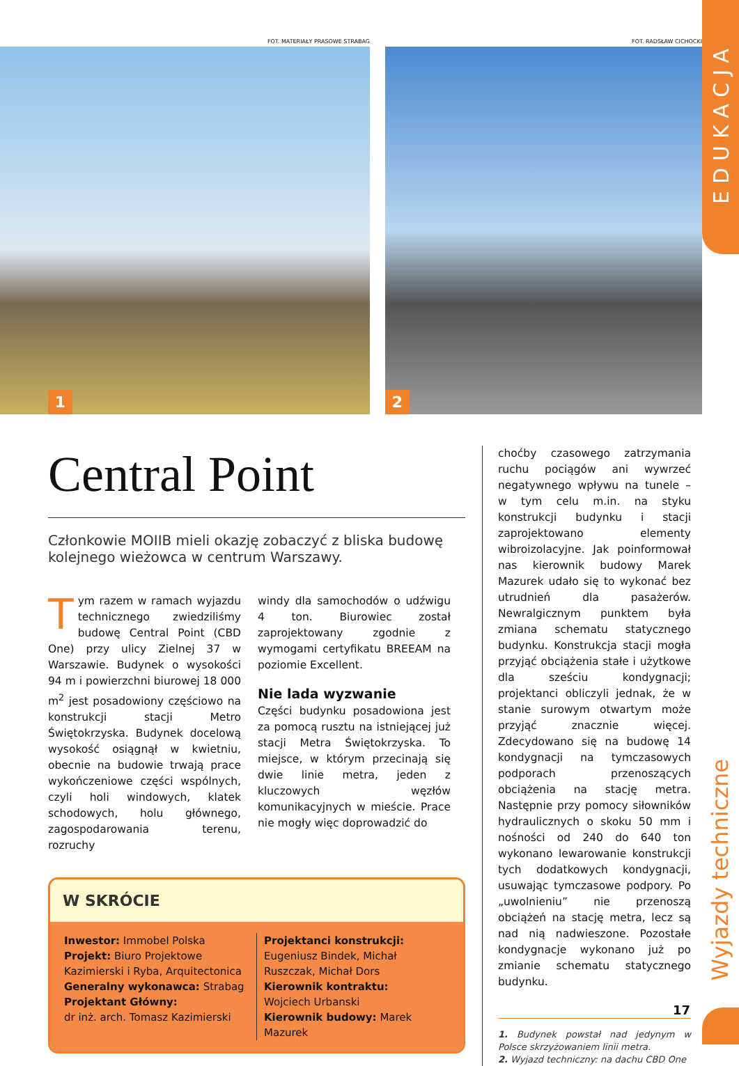EDUKACJA
Wyjazdy techniczne
FOT. MATERIAŁY PRASOWE STRABAG
1
FOT. RADSŁAW CICHOCKI
2
Central Point
Członkowie MOIIB mieli okazję zobaczyć z bliska budowę kolejnego wieżowca w centrum Warszawy.
Tym razem w ramach wyjazdu technicznego zwiedziliśmy budowę Central Point (CBD One) przy ulicy Zielnej 37 w Warszawie. Budynek o wysokości 94 m i powierzchni biurowej 18 000 m<sup>2</sup> jest posadowiony częściowo na konstrukcji stacji Metro Świętokrzyska. Budynek docelową wysokość osiągnął w kwietniu, obecnie na budowie trwają prace wykończeniowe części wspólnych, czyli holi windowych, klatek schodowych, holu głównego, zagospodarowania terenu, rozruchy
windy dla samochodów o udźwigu 4 ton. Biurowiec został zaprojektowany zgodnie z wymogami certyfikatu BREEAM na poziomie Excellent.
Nie lada wyzwanie
Części budynku posadowiona jest za pomocą rusztu na istniejącej już stacji Metra Świętokrzyska. To miejsce, w którym przecinają się dwie linie metra, jeden z kluczowych węzłów komunikacyjnych w mieście. Prace nie mogły więc doprowadzić do
W SKRÓCIE
Inwestor: Immobel Polska
Projekt: Biuro Projektowe Kazimierski i Ryba, Arquitectonica
Generalny wykonawca: Strabag
Projektant Główny:
dr inż. arch. Tomasz Kazimierski
Projektanci konstrukcji:
Eugeniusz Bindek, Michał Ruszczak, Michał Dors
Kierownik kontraktu:
Wojciech Urbanski
Kierownik budowy: Marek Mazurek
choćby czasowego zatrzymania ruchu pociągów ani wywrzeć negatywnego wpływu na tunele – w tym celu m.in. na styku konstrukcji budynku i stacji zaprojektowano elementy wibroizolacyjne. Jak poinformował nas kierownik budowy Marek Mazurek udało się to wykonać bez utrudnień dla pasażerów. Newralgicznym punktem była zmiana schematu statycznego budynku. Konstrukcja stacji mogła przyjąć obciążenia stałe i użytkowe dla sześciu kondygnacji; projektanci obliczyli jednak, że w stanie surowym otwartym może przyjąć znacznie więcej. Zdecydowano się na budowę 14 kondygnacji na tymczasowych podporach przenoszących obciążenia na stację metra. Następnie przy pomocy siłowników hydraulicznych o skoku 50 mm i nośności od 240 do 640 ton wykonano lewarowanie konstrukcji tych dodatkowych kondygnacji, usuwając tymczasowe podpory. Po „uwolnieniu” nie przenoszą obciążeń na stację metra, lecz są nad nią nadwieszone. Pozostałe kondygnacje wykonano już po zmianie schematu statycznego budynku.
1. Budynek powstał nad jedynym w Polsce skrzyżowaniem linii metra.
2. Wyjazd techniczny: na dachu CBD One
17